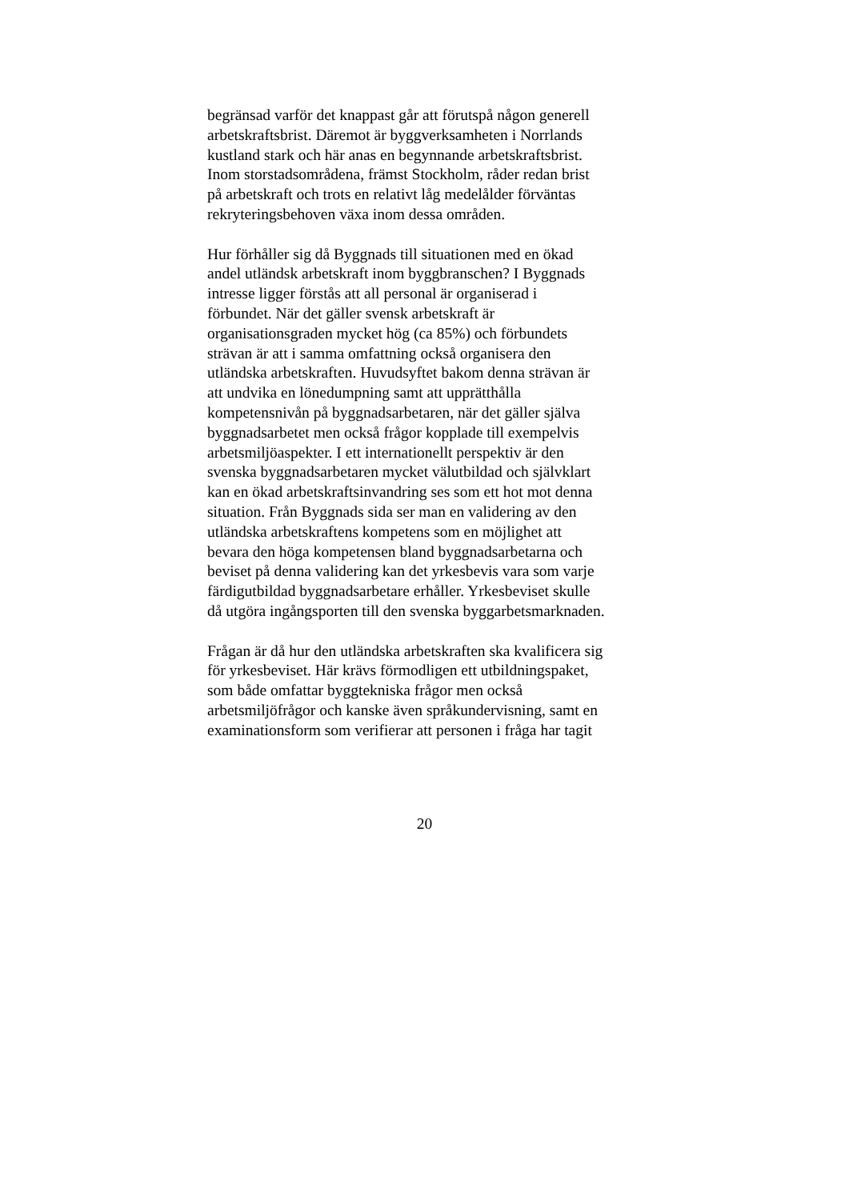begränsad varför det knappast går att förutspå någon generell
arbetskraftsbrist. Däremot är byggverksamheten i Norrlands
kustland stark och här anas en begynnande arbetskraftsbrist.
Inom storstadsområdena, främst Stockholm, råder redan brist
på arbetskraft och trots en relativt låg medelålder förväntas
rekryteringsbehoven växa inom dessa områden.
Hur förhåller sig då Byggnads till situationen med en ökad
andel utländsk arbetskraft inom byggbranschen? I Byggnads
intresse ligger förstås att all personal är organiserad i
förbundet. När det gäller svensk arbetskraft är
organisationsgraden mycket hög (ca 85%) och förbundets
strävan är att i samma omfattning också organisera den
utländska arbetskraften. Huvudsyftet bakom denna strävan är
att undvika en lönedumpning samt att upprätthålla
kompetensnivån på byggnadsarbetaren, när det gäller själva
byggnadsarbetet men också frågor kopplade till exempelvis
arbetsmiljöaspekter. I ett internationellt perspektiv är den
svenska byggnadsarbetaren mycket välutbildad och självklart
kan en ökad arbetskraftsinvandring ses som ett hot mot denna
situation. Från Byggnads sida ser man en validering av den
utländska arbetskraftens kompetens som en möjlighet att
bevara den höga kompetensen bland byggnadsarbetarna och
beviset på denna validering kan det yrkesbevis vara som varje
färdigutbildad byggnadsarbetare erhåller. Yrkesbeviset skulle
då utgöra ingångsporten till den svenska byggarbetsmarknaden.
Frågan är då hur den utländska arbetskraften ska kvalificera sig
för yrkesbeviset. Här krävs förmodligen ett utbildningspaket,
som både omfattar byggtekniska frågor men också
arbetsmiljöfrågor och kanske även språkundervisning, samt en
examinationsform som verifierar att personen i fråga har tagit
20